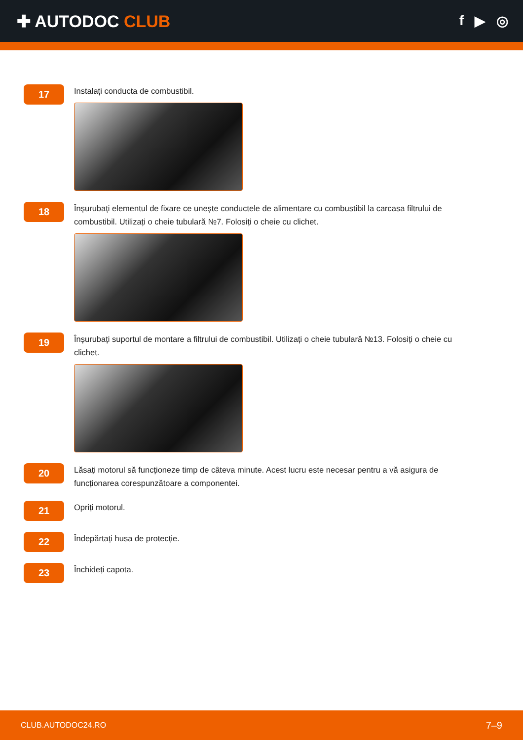✚ AUTODOC CLUB
f ▶ ◎
17
Instalați conducta de combustibil.
18
Înșurubați elementul de fixare ce unește conductele de alimentare cu combustibil la carcasa filtrului de combustibil. Utilizați o cheie tubulară №7. Folosiți o cheie cu clichet.
19
Înșurubați suportul de montare a filtrului de combustibil. Utilizați o cheie tubulară №13. Folosiți o cheie cu clichet.
20
Lăsați motorul să funcționeze timp de câteva minute. Acest lucru este necesar pentru a vă asigura de funcționarea corespunzătoare a componentei.
21
Opriți motorul.
22
Îndepărtați husa de protecție.
23
Închideți capota.
CLUB.AUTODOC24.RO 7–9